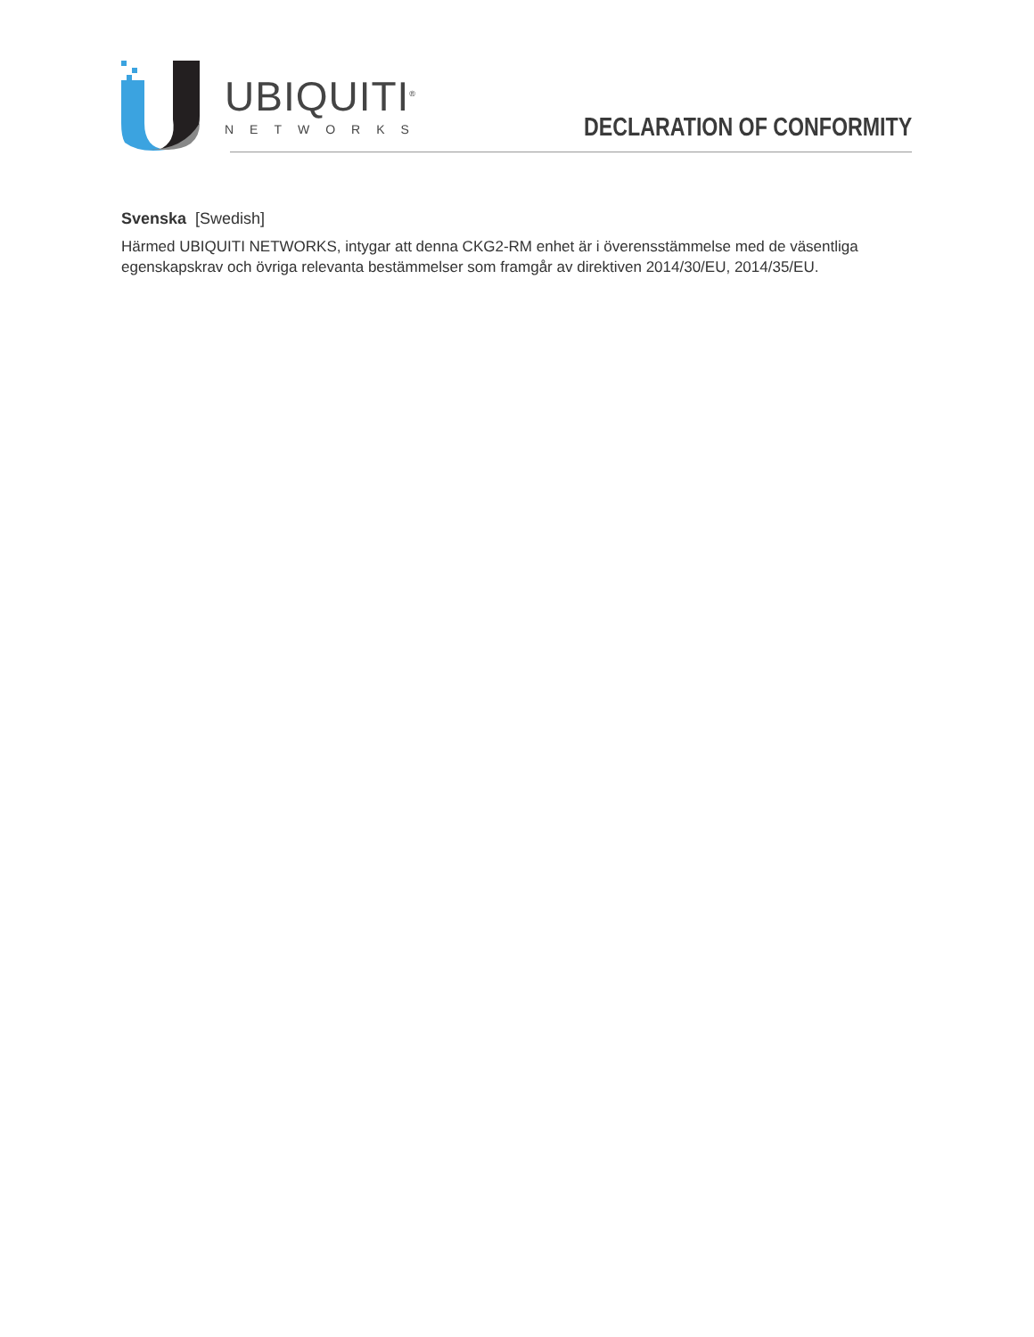UBIQUITI<sup>®</sup>
NETWORKS
DECLARATION OF CONFORMITY
Svenska [Swedish]
Härmed UBIQUITI NETWORKS, intygar att denna CKG2-RM enhet är i överensstämmelse med de väsentliga egenskapskrav och övriga relevanta bestämmelser som framgår av direktiven 2014/30/EU, 2014/35/EU.